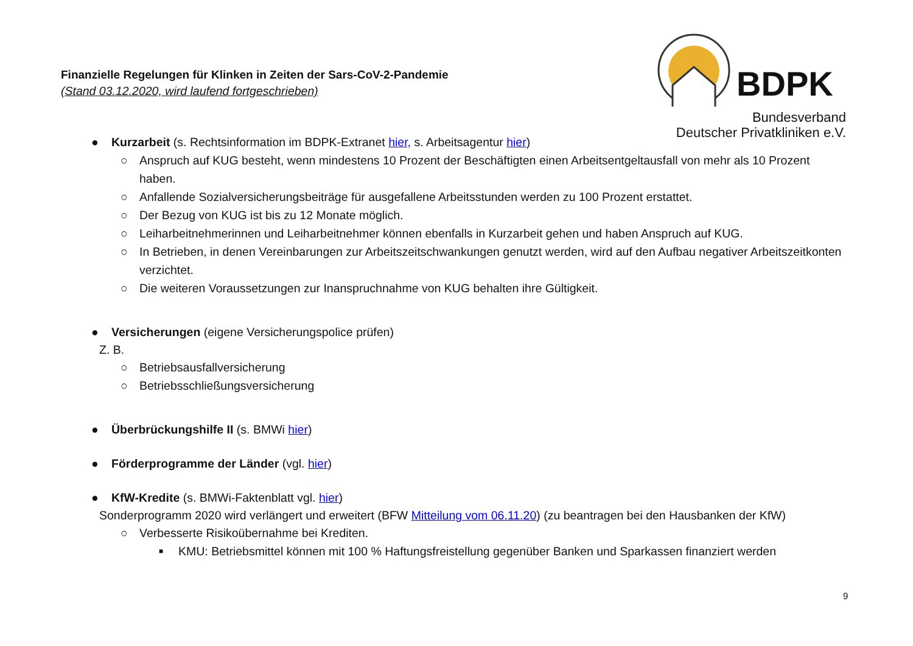Finanzielle Regelungen für Klinken in Zeiten der Sars-CoV-2-Pandemie
(Stand 03.12.2020, wird laufend fortgeschrieben)
BDPK
Bundesverband
Deutscher Privatkliniken e.V.
● Kurzarbeit (s. Rechtsinformation im BDPK-Extranet hier, s. Arbeitsagentur hier)
○ Anspruch auf KUG besteht, wenn mindestens 10 Prozent der Beschäftigten einen Arbeitsentgeltausfall von mehr als 10 Prozent haben.
○ Anfallende Sozialversicherungsbeiträge für ausgefallene Arbeitsstunden werden zu 100 Prozent erstattet.
○ Der Bezug von KUG ist bis zu 12 Monate möglich.
○ Leiharbeitnehmerinnen und Leiharbeitnehmer können ebenfalls in Kurzarbeit gehen und haben Anspruch auf KUG.
○ In Betrieben, in denen Vereinbarungen zur Arbeitszeitschwankungen genutzt werden, wird auf den Aufbau negativer Arbeitszeitkonten verzichtet.
○ Die weiteren Voraussetzungen zur Inanspruchnahme von KUG behalten ihre Gültigkeit.
● Versicherungen (eigene Versicherungspolice prüfen)
Z. B.
○ Betriebsausfallversicherung
○ Betriebsschließungsversicherung
● Überbrückungshilfe II (s. BMWi hier)
● Förderprogramme der Länder (vgl. hier)
● KfW-Kredite (s. BMWi-Faktenblatt vgl. hier)
Sonderprogramm 2020 wird verlängert und erweitert (BFW Mitteilung vom 06.11.20) (zu beantragen bei den Hausbanken der KfW)
○ Verbesserte Risikoübernahme bei Krediten.
■ KMU: Betriebsmittel können mit 100 % Haftungsfreistellung gegenüber Banken und Sparkassen finanziert werden
9